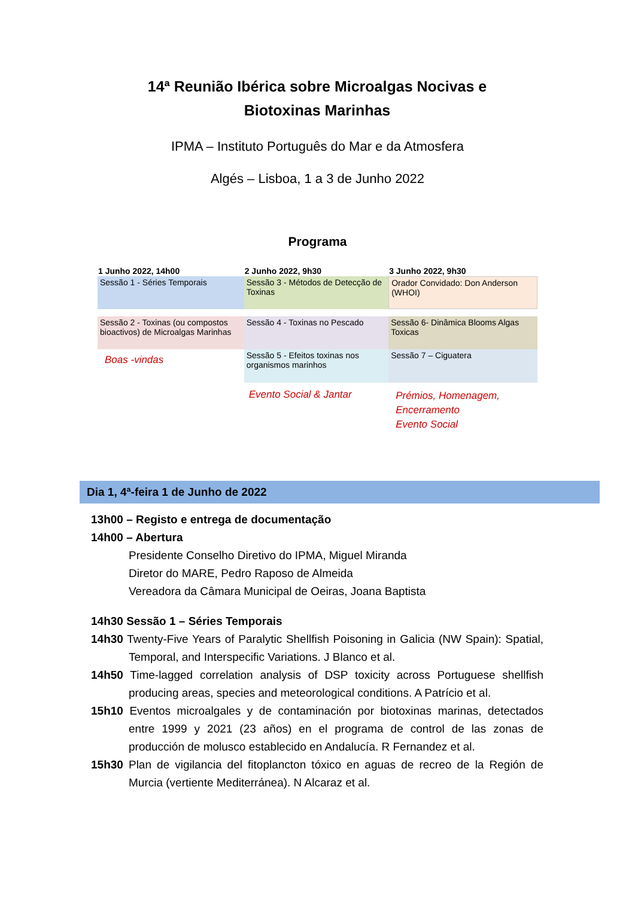14ª Reunião Ibérica sobre Microalgas Nocivas e Biotoxinas Marinhas
IPMA – Instituto Português do Mar e da Atmosfera
Algés – Lisboa, 1 a 3 de Junho 2022
Programa
| 1 Junho 2022, 14h00 | 2 Junho 2022, 9h30 | 3 Junho 2022, 9h30 |
| --- | --- | --- |
| Sessão 1 - Séries Temporais | Sessão 3 - Métodos de Detecção de Toxinas | Orador Convidado: Don Anderson (WHOI) |
| Sessão 2 - Toxinas (ou compostos bioactivos) de Microalgas Marinhas | Sessão 4 - Toxinas no Pescado | Sessão 6- Dinâmica Blooms Algas Toxicas |
| Boas -vindas | Sessão 5 - Efeitos toxinas nos organismos marinhos | Sessão 7 – Ciguatera |
| | Evento Social & Jantar | Prémios, Homenagem, Encerramento Evento Social |
Dia 1, 4ª-feira 1 de Junho de 2022
13h00 – Registo e entrega de documentação
14h00 – Abertura
Presidente Conselho Diretivo do IPMA, Miguel Miranda
Diretor do MARE, Pedro Raposo de Almeida
Vereadora da Câmara Municipal de Oeiras, Joana Baptista
14h30 Sessão 1 – Séries Temporais
14h30 Twenty-Five Years of Paralytic Shellfish Poisoning in Galicia (NW Spain): Spatial, Temporal, and Interspecific Variations. J Blanco et al.
14h50 Time-lagged correlation analysis of DSP toxicity across Portuguese shellfish producing areas, species and meteorological conditions. A Patrício et al.
15h10 Eventos microalgales y de contaminación por biotoxinas marinas, detectados entre 1999 y 2021 (23 años) en el programa de control de las zonas de producción de molusco establecido en Andalucía. R Fernandez et al.
15h30 Plan de vigilancia del fitoplancton tóxico en aguas de recreo de la Región de Murcia (vertiente Mediterránea). N Alcaraz et al.